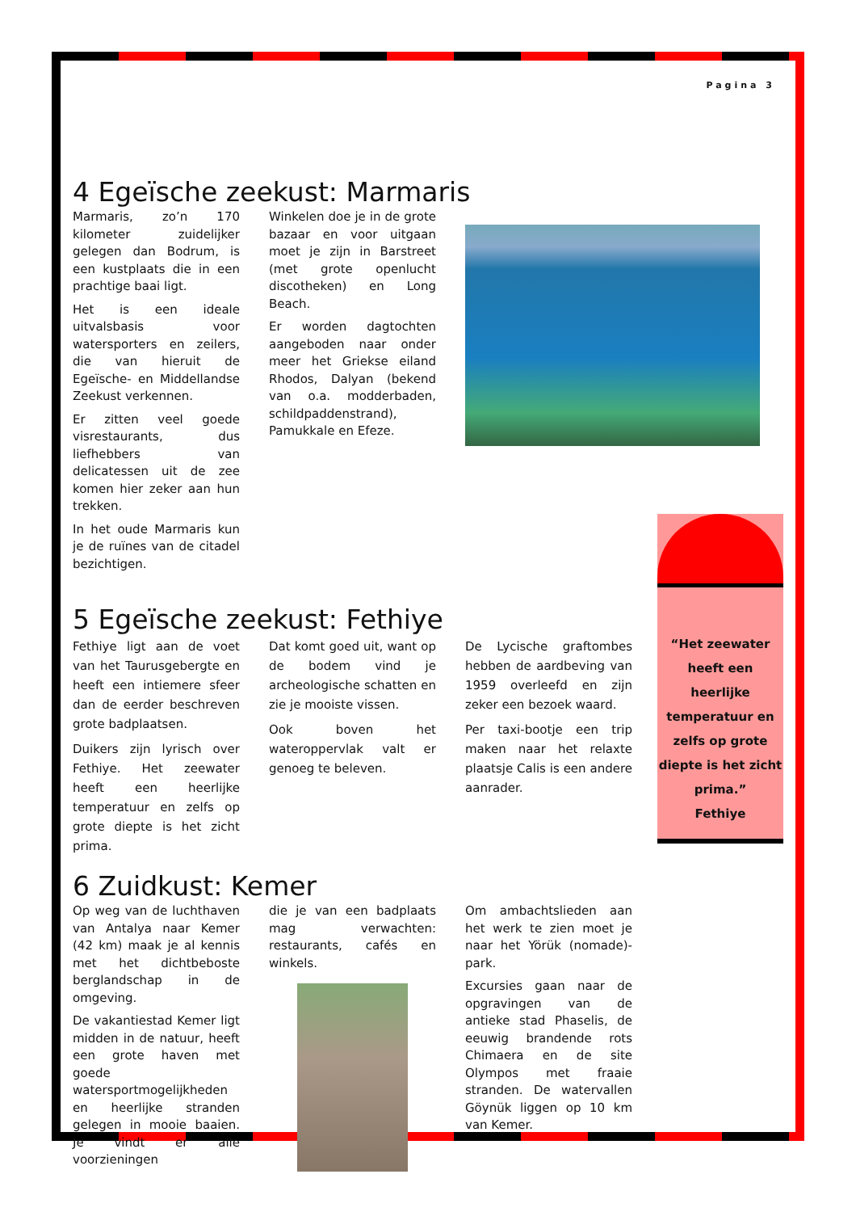Pagina 3
4 Egeïsche zeekust: Marmaris
Marmaris, zo’n 170 kilometer zuidelijker gelegen dan Bodrum, is een kustplaats die in een prachtige baai ligt.
Het is een ideale uitvalsbasis voor watersporters en zeilers, die van hieruit de Egeïsche- en Middellandse Zeekust verkennen.
Er zitten veel goede visrestaurants, dus liefhebbers van delicatessen uit de zee komen hier zeker aan hun trekken.
In het oude Marmaris kun je de ruïnes van de citadel bezichtigen.
Winkelen doe je in de grote bazaar en voor uitgaan moet je zijn in Barstreet (met grote openlucht discotheken) en Long Beach.
Er worden dagtochten aangeboden naar onder meer het Griekse eiland Rhodos, Dalyan (bekend van o.a. modderbaden, schildpaddenstrand), Pamukkale en Efeze.
5 Egeïsche zeekust: Fethiye
Fethiye ligt aan de voet van het Taurusgebergte en heeft een intiemere sfeer dan de eerder beschreven grote badplaatsen.
Duikers zijn lyrisch over Fethiye. Het zeewater heeft een heerlijke temperatuur en zelfs op grote diepte is het zicht prima.
Dat komt goed uit, want op de bodem vind je archeologische schatten en zie je mooiste vissen.
Ook boven het wateroppervlak valt er genoeg te beleven.
De Lycische graftombes hebben de aardbeving van 1959 overleefd en zijn zeker een bezoek waard.
Per taxi-bootje een trip maken naar het relaxte plaatsje Calis is een andere aanrader.
“Het zeewater heeft een heerlijke temperatuur en zelfs op grote diepte is het zicht prima.”
Fethiye
6 Zuidkust: Kemer
Op weg van de luchthaven van Antalya naar Kemer (42 km) maak je al kennis met het dichtbeboste berglandschap in de omgeving.
De vakantiestad Kemer ligt midden in de natuur, heeft een grote haven met goede watersportmogelijkheden en heerlijke stranden gelegen in mooie baaien. Je vindt er alle voorzieningen
die je van een badplaats mag verwachten: restaurants, cafés en winkels.
Om ambachtslieden aan het werk te zien moet je naar het Yörük (nomade)-park.
Excursies gaan naar de opgravingen van de antieke stad Phaselis, de eeuwig brandende rots Chimaera en de site Olympos met fraaie stranden. De watervallen Göynük liggen op 10 km van Kemer.